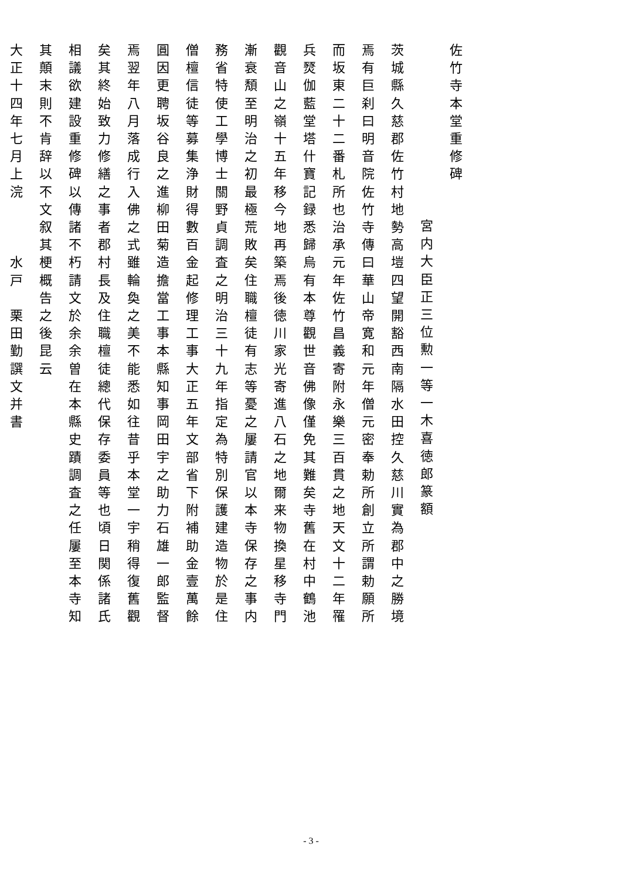佐竹寺本堂重修碑
宮内大臣正三位勲一等一木喜徳郎篆額
茨城縣久慈郡佐竹村地勢高塏四望開豁西南隔水田控久慈川實為郡中之勝境
焉有巨刹曰明音院佐竹寺傳曰華山帝寛和元年僧元密奉勅所創立所謂勅願所
而坂東二十二番札所也治承元年佐竹昌義寄附永樂三百貫之地天文十二年罹
兵燹伽藍堂塔什寶記録悉歸烏有本尊觀世音佛像僅免其難矣寺舊在村中鶴池
觀音山之嶺十五年移今地再築焉後徳川家光寄進八石之地爾来物換星移寺門
漸衰頽至明治之初最極荒敗矣住職檀徒有志等憂之屢請官以本寺保存之事内
務省特使工學博士關野貞調査之明治三十九年指定為特別保護建造物於是住
僧檀信徒等募集浄財得數百金起修理工事大正五年文部省下附補助金壹萬餘
圓因更聘坂谷良之進柳田菊造擔當工事本縣知事岡田宇之助力石雄一郎監督
焉翌年八月落成行入佛之式雖輪奐之美不能悉如往昔乎本堂一宇稍得復舊觀
矣其終始致力修繕之事者郡村長及住職檀徒總代保存委員等也頃日関係諸氏
相議欲建設重修碑以傳諸不朽請文於余余曽在本縣史蹟調査之任屢至本寺知
其顛末則不肯辞以不文叙其梗概告之後昆云
大正十四年七月上浣　　　水戸　栗田勤譔文并書
- 3 -